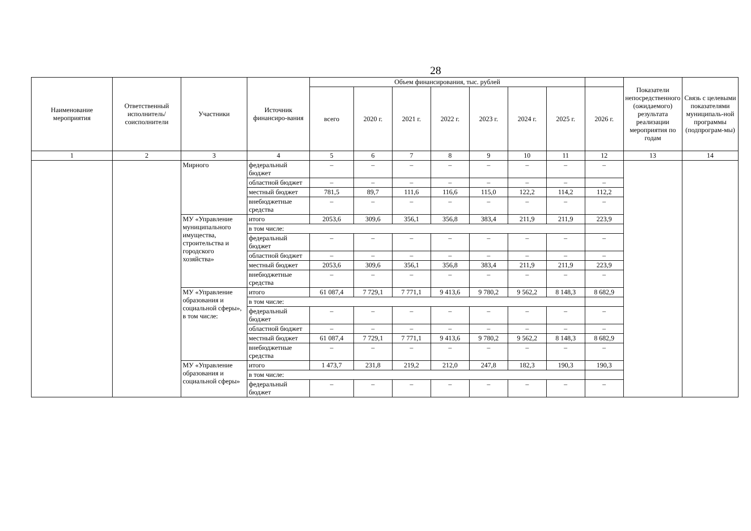28
| Наименование мероприятия | Ответственный исполнитель/ соисполнители | Участники | Источник финансиро-вания | Объем финансирования, тыс. рублей | | | | | | | | Показатели непосредственного (ожидаемого) результата реализации мероприятия по годам | Связь с целевыми показателями муниципаль-ной программы (подпрограм-мы) |
| --- | --- | --- | --- | --- | --- | --- | --- | --- | --- | --- | --- | --- | --- |
| | | | | всего | 2020 г. | 2021 г. | 2022 г. | 2023 г. | 2024 г. | 2025 г. | 2026 г. | | |
| 1 | 2 | 3 | 4 | 5 | 6 | 7 | 8 | 9 | 10 | 11 | 12 | 13 | 14 |
| | | Мирного | федеральный бюджет | – | – | – | – | – | – | – | – | | |
| | | | областной бюджет | – | – | – | – | – | – | – | – | | |
| | | | местный бюджет | 781,5 | 89,7 | 111,6 | 116,6 | 115,0 | 122,2 | 114,2 | 112,2 | | |
| | | | внебюджетные средства | – | – | – | – | – | – | – | – | | |
| | | МУ «Управление муниципального имущества, строительства и городского хозяйства» | итого | 2053,6 | 309,6 | 356,1 | 356,8 | 383,4 | 211,9 | 211,9 | 223,9 | | |
| | | | в том числе: | | | | | | | | | | |
| | | | федеральный бюджет | – | – | – | – | – | – | – | – | | |
| | | | областной бюджет | – | – | – | – | – | – | – | – | | |
| | | | местный бюджет | 2053,6 | 309,6 | 356,1 | 356,8 | 383,4 | 211,9 | 211,9 | 223,9 | | |
| | | | внебюджетные средства | – | – | – | – | – | – | – | – | | |
| | | МУ «Управление образования и социальной сферы», в том числе: | итого | 61 087,4 | 7 729,1 | 7 771,1 | 9 413,6 | 9 780,2 | 9 562,2 | 8 148,3 | 8 682,9 | | |
| | | | в том числе: | | | | | | | | | | |
| | | | федеральный бюджет | – | – | – | – | – | – | – | – | | |
| | | | областной бюджет | – | – | – | – | – | – | – | – | | |
| | | | местный бюджет | 61 087,4 | 7 729,1 | 7 771,1 | 9 413,6 | 9 780,2 | 9 562,2 | 8 148,3 | 8 682,9 | | |
| | | | внебюджетные средства | – | – | – | – | – | – | – | – | | |
| | | МУ «Управление образования и социальной сферы» | итого | 1 473,7 | 231,8 | 219,2 | 212,0 | 247,8 | 182,3 | 190,3 | 190,3 | | |
| | | | в том числе: | | | | | | | | | | |
| | | | федеральный бюджет | – | – | – | – | – | – | – | – | | |